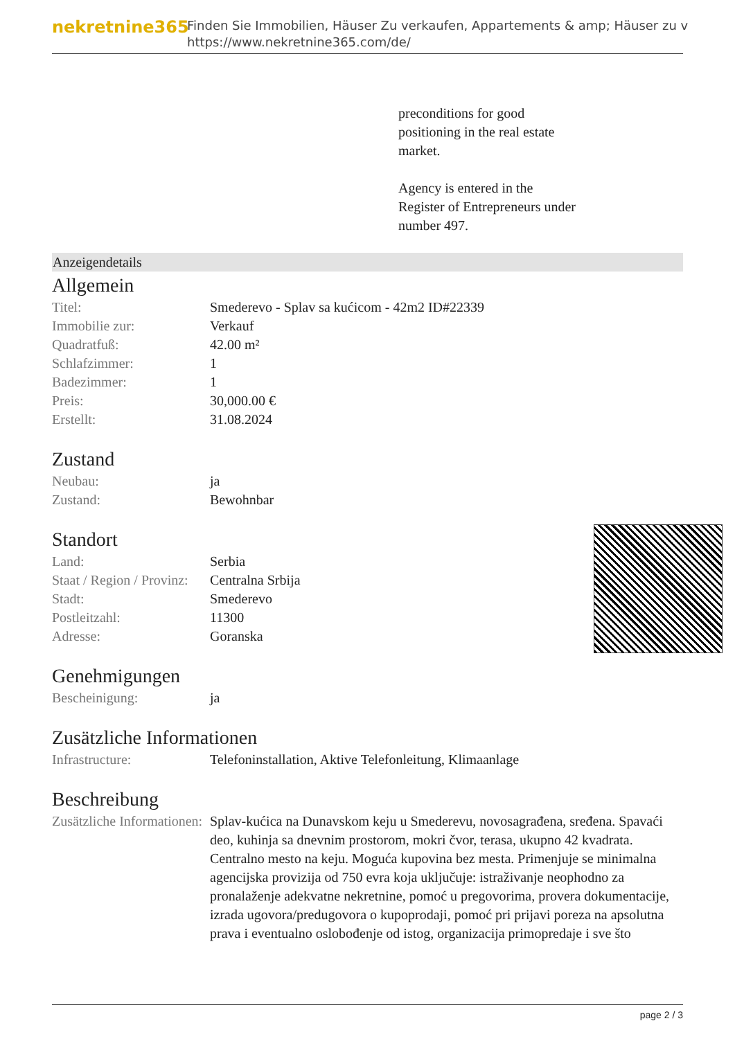nekretnine365
Finden Sie Immobilien, Häuser Zu verkaufen, Appartements & amp; Häuser zu v
https://www.nekretnine365.com/de/
preconditions for good
positioning in the real estate
market.
Agency is entered in the
Register of Entrepreneurs under
number 497.
Anzeigendetails
Allgemein
| Titel: | Smederevo - Splav sa kućicom - 42m2 ID#22339 |
| Immobilie zur: | Verkauf |
| Quadratfuß: | 42.00 m² |
| Schlafzimmer: | 1 |
| Badezimmer: | 1 |
| Preis: | 30,000.00 € |
| Erstellt: | 31.08.2024 |
Zustand
| Neubau: | ja |
| Zustand: | Bewohnbar |
Standort
| Land: | Serbia |
| Staat / Region / Provinz: | Centralna Srbija |
| Stadt: | Smederevo |
| Postleitzahl: | 11300 |
| Adresse: | Goranska |
Genehmigungen
| Bescheinigung: | ja |
Zusätzliche Informationen
| Infrastructure: | Telefoninstallation, Aktive Telefonleitung, Klimaanlage |
Beschreibung
| Zusätzliche Informationen: | Splav-kućica na Dunavskom keju u Smederevu, novosagrađena, sređena. Spavaći deo, kuhinja sa dnevnim prostorom, mokri čvor, terasa, ukupno 42 kvadrata. Centralno mesto na keju. Moguća kupovina bez mesta. Primenjuje se minimalna agencijska provizija od 750 evra koja uključuje: istraživanje neophodno za pronalaženje adekvatne nekretnine, pomoć u pregovorima, provera dokumentacije, izrada ugovora/predugovora o kupoprodaji, pomoć pri prijavi poreza na apsolutna prava i eventualno oslobođenje od istog, organizacija primopredaje i sve što |
page 2 / 3